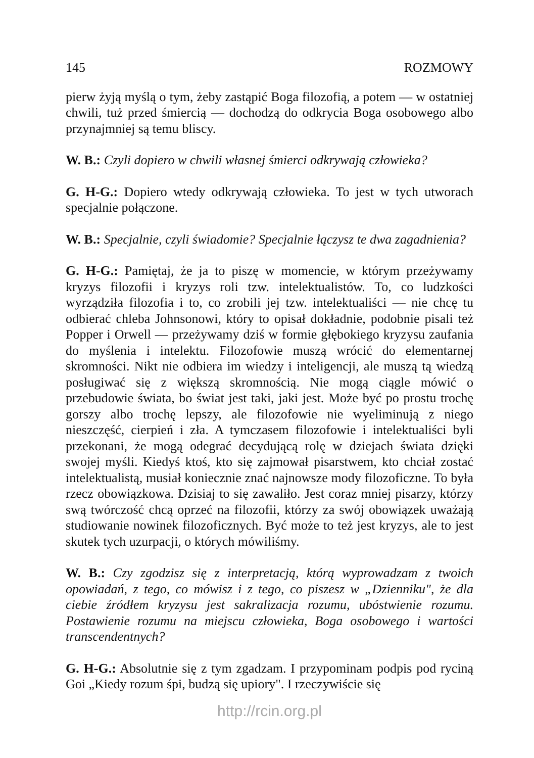145 ROZMOWY
pierw żyją myślą o tym, żeby zastąpić Boga filozofią, a potem — w ostatniej chwili, tuż przed śmiercią — dochodzą do odkrycia Boga osobowego albo przynajmniej są temu bliscy.
W. B.: Czyli dopiero w chwili własnej śmierci odkrywają człowieka?
G. H-G.: Dopiero wtedy odkrywają człowieka. To jest w tych utworach specjalnie połączone.
W. B.: Specjalnie, czyli świadomie? Specjalnie łączysz te dwa zagadnienia?
G. H-G.: Pamiętaj, że ja to piszę w momencie, w którym przeżywamy kryzys filozofii i kryzys roli tzw. intelektualistów. To, co ludzkości wyrządziła filozofia i to, co zrobili jej tzw. intelektualiści — nie chcę tu odbierać chleba Johnsonowi, który to opisał dokładnie, podobnie pisali też Popper i Orwell — przeżywamy dziś w formie głębokiego kryzysu zaufania do myślenia i intelektu. Filozofowie muszą wrócić do elementarnej skromności. Nikt nie odbiera im wiedzy i inteligencji, ale muszą tą wiedzą posługiwać się z większą skromnością. Nie mogą ciągle mówić o przebudowie świata, bo świat jest taki, jaki jest. Może być po prostu trochę gorszy albo trochę lepszy, ale filozofowie nie wyeliminują z niego nieszczęść, cierpień i zła. A tymczasem filozofowie i intelektualiści byli przekonani, że mogą odegrać decydującą rolę w dziejach świata dzięki swojej myśli. Kiedyś ktoś, kto się zajmował pisarstwem, kto chciał zostać intelektualistą, musiał koniecznie znać najnowsze mody filozoficzne. To była rzecz obowiązkowa. Dzisiaj to się zawaliło. Jest coraz mniej pisarzy, którzy swą twórczość chcą oprzeć na filozofii, którzy za swój obowiązek uważają studiowanie nowinek filozoficznych. Być może to też jest kryzys, ale to jest skutek tych uzurpacji, o których mówiliśmy.
W. B.: Czy zgodzisz się z interpretacją, którą wyprowadzam z twoich opowiadań, z tego, co mówisz i z tego, co piszesz w „Dzienniku", że dla ciebie źródłem kryzysu jest sakralizacja rozumu, ubóstwienie rozumu. Postawienie rozumu na miejscu człowieka, Boga osobowego i wartości transcendentnych?
G. H-G.: Absolutnie się z tym zgadzam. I przypominam podpis pod ryciną Goi „Kiedy rozum śpi, budzą się upiory". I rzeczywiście się
http://rcin.org.pl